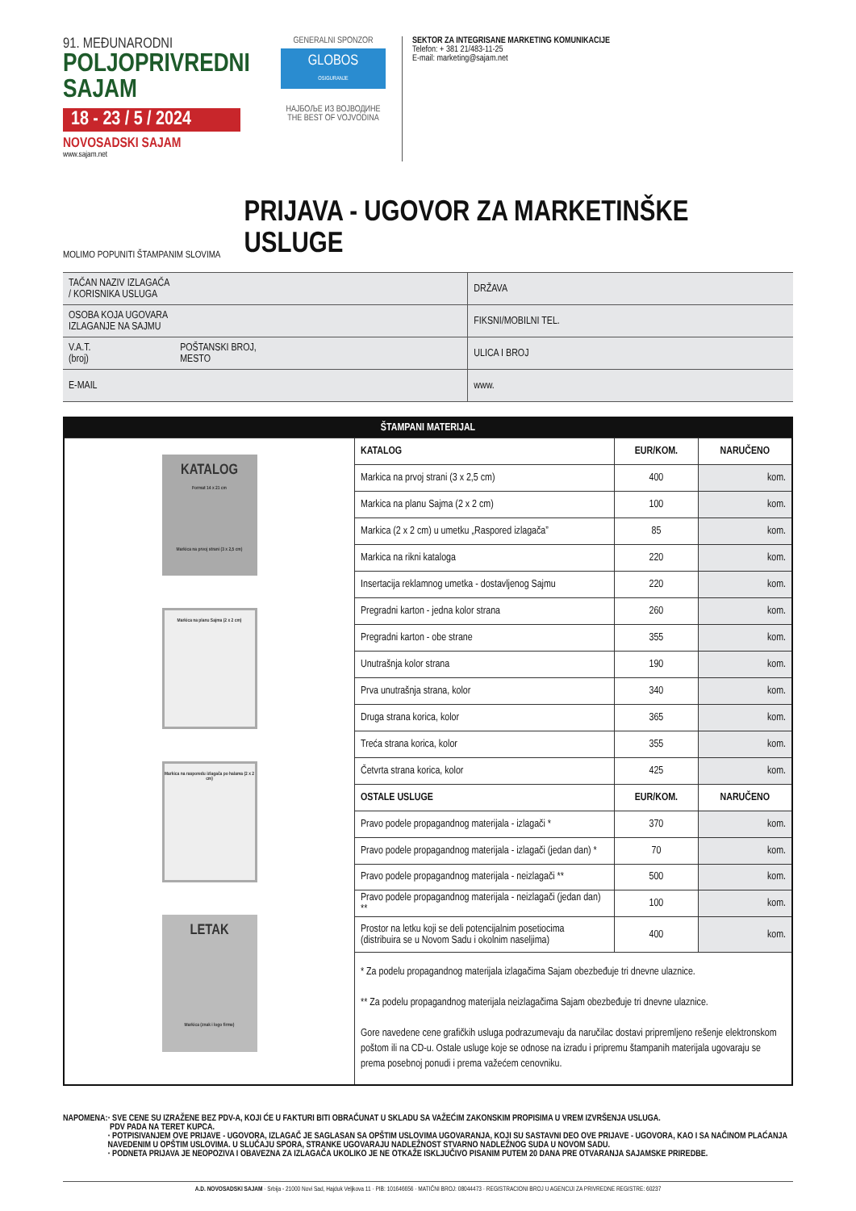91. MEĐUNARODNI
POLJOPRIVREDNI
SAJAM
18 - 23 / 5 / 2024
NOVOSADSKI SAJAM
www.sajam.net
GENERALNI SPONZOR
GLOBOS
OSIGURANJE
НАЈБОЉЕ ИЗ ВОЈВОДИНЕ
THE BEST OF VOJVODINA
SEKTOR ZA INTEGRISANE MARKETING KOMUNIKACIJE
Telefon: + 381 21/483-11-25
E-mail: marketing@sajam.net
MOLIMO POPUNITI ŠTAMPANIM SLOVIMA
PRIJAVA - UGOVOR ZA MARKETINŠKE USLUGE
| TAČAN NAZIV IZLAGAČA / KORISNIKA USLUGA | | DRŽAVA |
| OSOBA KOJA UGOVARA IZLAGANJE NA SAJMU | | FIKSNI/MOBILNI TEL. |
| V.A.T. (broj) | POŠTANSKI BROJ, MESTO | ULICA I BROJ |
| E-MAIL | | www. |
| ŠTAMPANI MATERIJAL | | | |
| --- | --- | --- | --- |
| KATALOG Format 14 x 21 cm Markica na prvoj strani (3 x 2,5 cm) Markica na planu Sajma (2 x 2 cm) Markica na rasporedu izlagača po halama (2 x 2 cm) LETAK Markica (znak i logo firme) | KATALOG | EUR/KOM. | NARUČENO |
| | Markica na prvoj strani (3 x 2,5 cm) | 400 | kom. |
| | Markica na planu Sajma (2 x 2 cm) | 100 | kom. |
| | Markica (2 x 2 cm) u umetku „Raspored izlagača” | 85 | kom. |
| | Markica na rikni kataloga | 220 | kom. |
| | Insertacija reklamnog umetka - dostavljenog Sajmu | 220 | kom. |
| | Pregradni karton - jedna kolor strana | 260 | kom. |
| | Pregradni karton - obe strane | 355 | kom. |
| | Unutrašnja kolor strana | 190 | kom. |
| | Prva unutrašnja strana, kolor | 340 | kom. |
| | Druga strana korica, kolor | 365 | kom. |
| | Treća strana korica, kolor | 355 | kom. |
| | Četvrta strana korica, kolor | 425 | kom. |
| | OSTALE USLUGE | EUR/KOM. | NARUČENO |
| | Pravo podele propagandnog materijala - izlagači * | 370 | kom. |
| | Pravo podele propagandnog materijala - izlagači (jedan dan) * | 70 | kom. |
| | Pravo podele propagandnog materijala - neizlagači ** | 500 | kom. |
| | Pravo podele propagandnog materijala - neizlagači (jedan dan) ** | 100 | kom. |
| | Prostor na letku koji se deli potencijalnim posetiocima (distribuira se u Novom Sadu i okolnim naseljima) | 400 | kom. |
| | * Za podelu propagandnog materijala izlagačima Sajam obezbeđuje tri dnevne ulaznice. ** Za podelu propagandnog materijala neizlagačima Sajam obezbeđuje tri dnevne ulaznice. Gore navedene cene grafičkih usluga podrazumevaju da naručilac dostavi pripremljeno rešenje elektronskom poštom ili na CD-u. Ostale usluge koje se odnose na izradu i pripremu štampanih materijala ugovaraju se prema posebnoj ponudi i prema važećem cenovniku. | | |
NAPOMENA: · SVE CENE SU IZRAŽENE BEZ PDV-A, KOJI ĆE U FAKTURI BITI OBRAČUNAT U SKLADU SA VAŽEĆIM ZAKONSKIM PROPISIMA U VREM IZVRŠENJA USLUGA.
PDV PADA NA TERET KUPCA.
· POTPISIVANJEM OVE PRIJAVE - UGOVORA, IZLAGAČ JE SAGLASAN SA OPŠTIM USLOVIMA UGOVARANJA, KOJI SU SASTAVNI DEO OVE PRIJAVE - UGOVORA, KAO I SA NAČINOM PLAĆANJA NAVEDENIM U OPŠTIM USLOVIMA. U SLUČAJU SPORA, STRANKE UGOVARAJU NADLEŽNOST STVARNO NADLEŽNOG SUDA U NOVOM SADU.
· PODNETA PRIJAVA JE NEOPOZIVA I OBAVEZNA ZA IZLAGAČA UKOLIKO JE NE OTKAŽE ISKLJUČIVO PISANIM PUTEM 20 DANA PRE OTVARANJA SAJAMSKE PRIREDBE.
A.D. NOVOSADSKI SAJAM · Srbija - 21000 Novi Sad, Hajduk Veljkova 11 · PIB: 101646656 · MATIČNI BROJ: 08044473 · REGISTRACIONI BROJ U AGENCIJI ZA PRIVREDNE REGISTRE: 60237